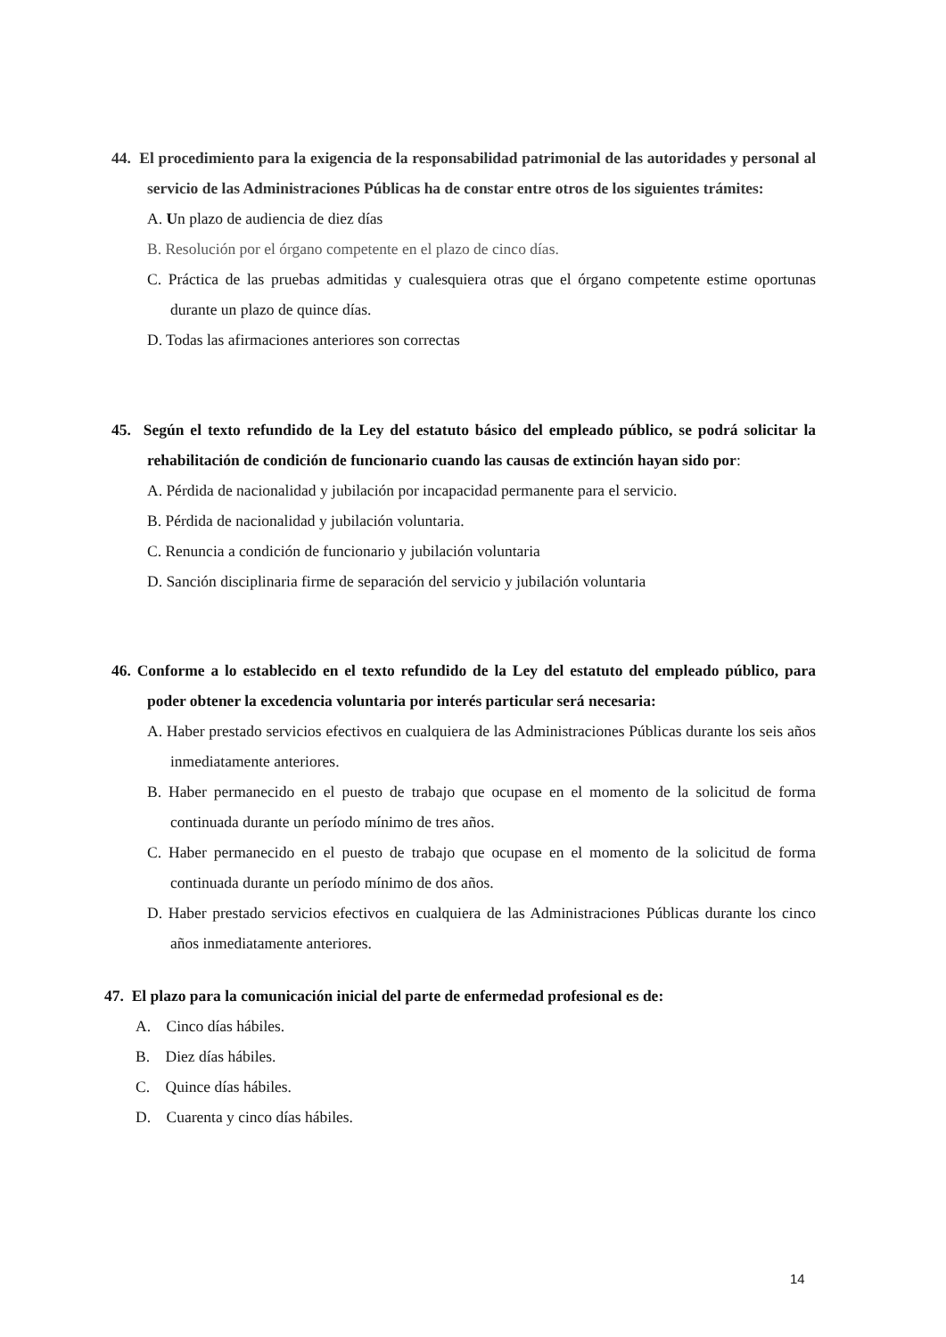44. El procedimiento para la exigencia de la responsabilidad patrimonial de las autoridades y personal al servicio de las Administraciones Públicas ha de constar entre otros de los siguientes trámites:
A. Un plazo de audiencia de diez días
B. Resolución por el órgano competente en el plazo de cinco días.
C. Práctica de las pruebas admitidas y cualesquiera otras que el órgano competente estime oportunas durante un plazo de quince días.
D. Todas las afirmaciones anteriores son correctas
45. Según el texto refundido de la Ley del estatuto básico del empleado público, se podrá solicitar la rehabilitación de condición de funcionario cuando las causas de extinción hayan sido por:
A. Pérdida de nacionalidad y jubilación por incapacidad permanente para el servicio.
B. Pérdida de nacionalidad y jubilación voluntaria.
C. Renuncia a condición de funcionario y jubilación voluntaria
D. Sanción disciplinaria firme de separación del servicio y jubilación voluntaria
46. Conforme a lo establecido en el texto refundido de la Ley del estatuto del empleado público, para poder obtener la excedencia voluntaria por interés particular será necesaria:
A. Haber prestado servicios efectivos en cualquiera de las Administraciones Públicas durante los seis años inmediatamente anteriores.
B. Haber permanecido en el puesto de trabajo que ocupase en el momento de la solicitud de forma continuada durante un período mínimo de tres años.
C. Haber permanecido en el puesto de trabajo que ocupase en el momento de la solicitud de forma continuada durante un período mínimo de dos años.
D. Haber prestado servicios efectivos en cualquiera de las Administraciones Públicas durante los cinco años inmediatamente anteriores.
47. El plazo para la comunicación inicial del parte de enfermedad profesional es de:
A. Cinco días hábiles.
B. Diez días hábiles.
C. Quince días hábiles.
D. Cuarenta y cinco días hábiles.
14